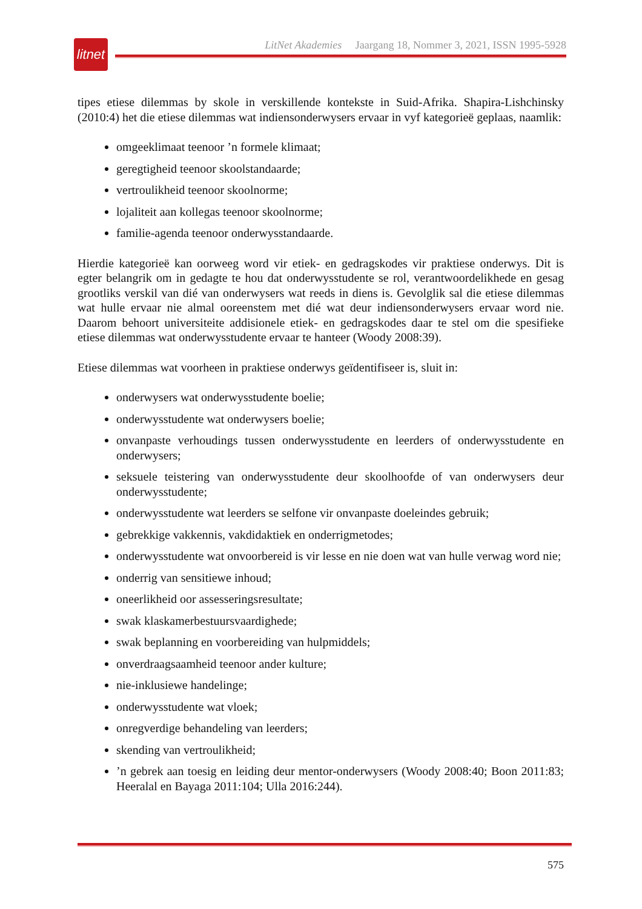litnet
LitNet Akademies Jaargang 18, Nommer 3, 2021, ISSN 1995-5928
tipes etiese dilemmas by skole in verskillende kontekste in Suid-Afrika. Shapira-Lishchinsky (2010:4) het die etiese dilemmas wat indiensonderwysers ervaar in vyf kategorieë geplaas, naamlik:
omgeeklimaat teenoor ’n formele klimaat;
geregtigheid teenoor skoolstandaarde;
vertroulikheid teenoor skoolnorme;
lojaliteit aan kollegas teenoor skoolnorme;
familie-agenda teenoor onderwysstandaarde.
Hierdie kategorieë kan oorweeg word vir etiek- en gedragskodes vir praktiese onderwys. Dit is egter belangrik om in gedagte te hou dat onderwysstudente se rol, verantwoordelikhede en gesag grootliks verskil van dié van onderwysers wat reeds in diens is. Gevolglik sal die etiese dilemmas wat hulle ervaar nie almal ooreenstem met dié wat deur indiensonderwysers ervaar word nie. Daarom behoort universiteite addisionele etiek- en gedragskodes daar te stel om die spesifieke etiese dilemmas wat onderwysstudente ervaar te hanteer (Woody 2008:39).
Etiese dilemmas wat voorheen in praktiese onderwys geïdentifiseer is, sluit in:
onderwysers wat onderwysstudente boelie;
onderwysstudente wat onderwysers boelie;
onvanpaste verhoudings tussen onderwysstudente en leerders of onderwysstudente en onderwysers;
seksuele teistering van onderwysstudente deur skoolhoofde of van onderwysers deur onderwysstudente;
onderwysstudente wat leerders se selfone vir onvanpaste doeleindes gebruik;
gebrekkige vakkennis, vakdidaktiek en onderrigmetodes;
onderwysstudente wat onvoorbereid is vir lesse en nie doen wat van hulle verwag word nie;
onderrig van sensitiewe inhoud;
oneerlikheid oor assesseringsresultate;
swak klaskamerbestuursvaardighede;
swak beplanning en voorbereiding van hulpmiddels;
onverdraagsaamheid teenoor ander kulture;
nie-inklusiewe handelinge;
onderwysstudente wat vloek;
onregverdige behandeling van leerders;
skending van vertroulikheid;
’n gebrek aan toesig en leiding deur mentor-onderwysers (Woody 2008:40; Boon 2011:83; Heeralal en Bayaga 2011:104; Ulla 2016:244).
575